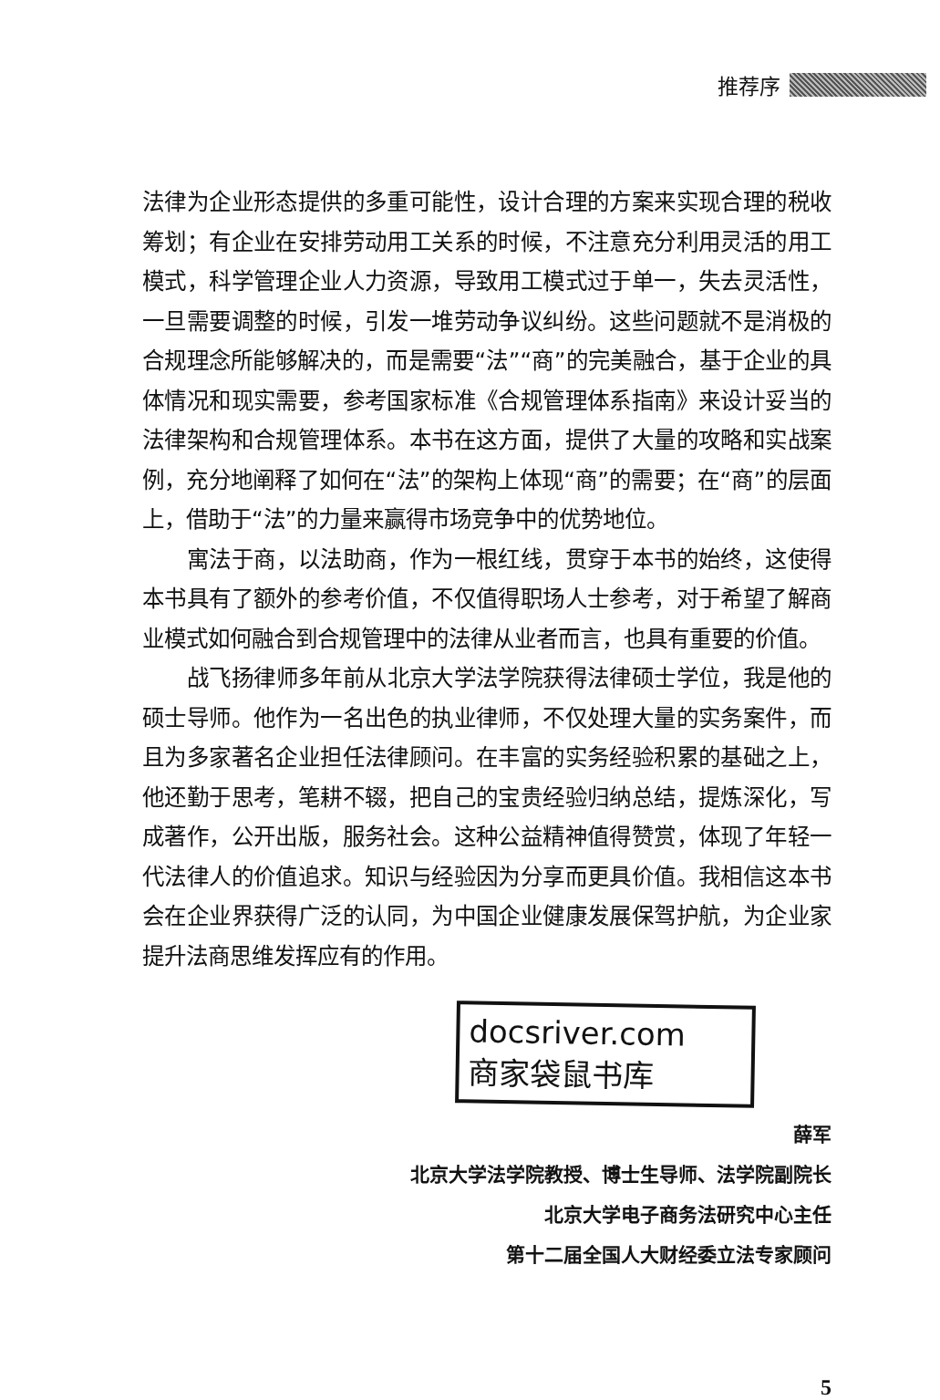推荐序
法律为企业形态提供的多重可能性，设计合理的方案来实现合理的税收筹划；有企业在安排劳动用工关系的时候，不注意充分利用灵活的用工模式，科学管理企业人力资源，导致用工模式过于单一，失去灵活性，一旦需要调整的时候，引发一堆劳动争议纠纷。这些问题就不是消极的合规理念所能够解决的，而是需要“法”“商”的完美融合，基于企业的具体情况和现实需要，参考国家标准《合规管理体系指南》来设计妥当的法律架构和合规管理体系。本书在这方面，提供了大量的攻略和实战案例，充分地阐释了如何在“法”的架构上体现“商”的需要；在“商”的层面上，借助于“法”的力量来赢得市场竞争中的优势地位。
寓法于商，以法助商，作为一根红线，贯穿于本书的始终，这使得本书具有了额外的参考价值，不仅值得职场人士参考，对于希望了解商业模式如何融合到合规管理中的法律从业者而言，也具有重要的价值。
战飞扬律师多年前从北京大学法学院获得法律硕士学位，我是他的硕士导师。他作为一名出色的执业律师，不仅处理大量的实务案件，而且为多家著名企业担任法律顾问。在丰富的实务经验积累的基础之上，他还勤于思考，笔耕不辍，把自己的宝贵经验归纳总结，提炼深化，写成著作，公开出版，服务社会。这种公益精神值得赞赏，体现了年轻一代法律人的价值追求。知识与经验因为分享而更具价值。我相信这本书会在企业界获得广泛的认同，为中国企业健康发展保驾护航，为企业家提升法商思维发挥应有的作用。
docsriver.com
商家袋鼠书库
薛军
北京大学法学院教授、博士生导师、法学院副院长
北京大学电子商务法研究中心主任
第十二届全国人大财经委立法专家顾问
5